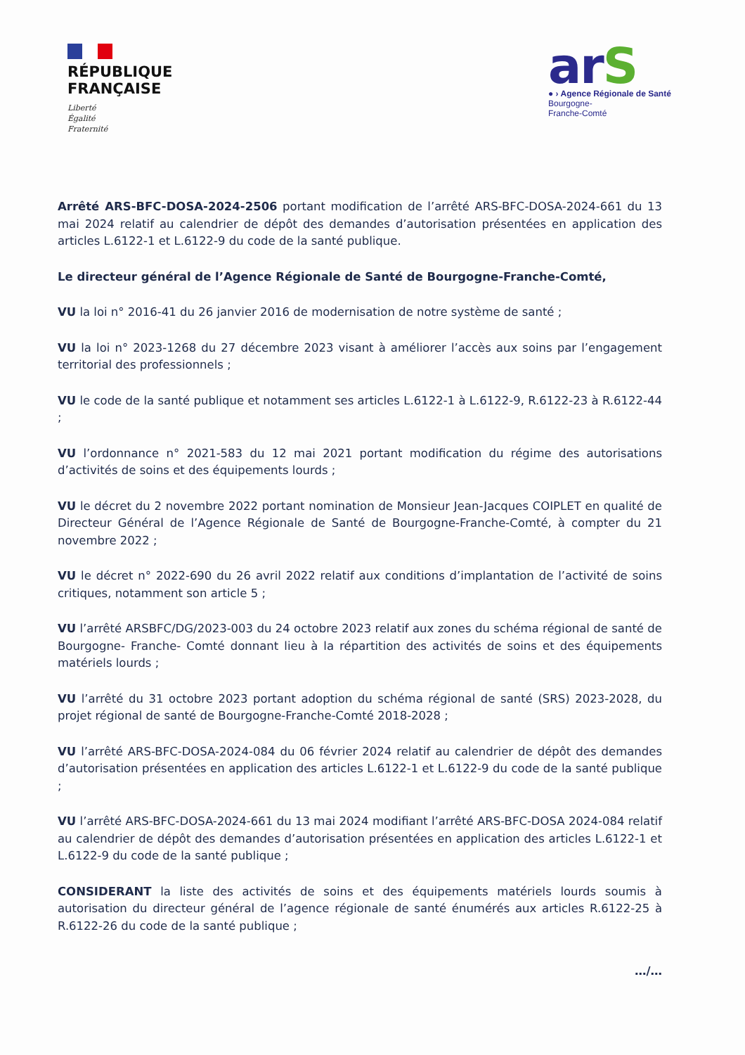RÉPUBLIQUE
FRANÇAISE
Liberté
Égalité
Fraternité
arS
● › Agence Régionale de Santé
Bourgogne-
Franche-Comté
Arrêté ARS-BFC-DOSA-2024-2506 portant modification de l’arrêté ARS-BFC-DOSA-2024-661 du 13 mai 2024 relatif au calendrier de dépôt des demandes d’autorisation présentées en application des articles L.6122-1 et L.6122-9 du code de la santé publique.
Le directeur général de l’Agence Régionale de Santé de Bourgogne-Franche-Comté,
VU la loi n° 2016-41 du 26 janvier 2016 de modernisation de notre système de santé ;
VU la loi n° 2023-1268 du 27 décembre 2023 visant à améliorer l’accès aux soins par l’engagement territorial des professionnels ;
VU le code de la santé publique et notamment ses articles L.6122-1 à L.6122-9, R.6122-23 à R.6122-44 ;
VU l’ordonnance n° 2021-583 du 12 mai 2021 portant modification du régime des autorisations d’activités de soins et des équipements lourds ;
VU le décret du 2 novembre 2022 portant nomination de Monsieur Jean-Jacques COIPLET en qualité de Directeur Général de l’Agence Régionale de Santé de Bourgogne-Franche-Comté, à compter du 21 novembre 2022 ;
VU le décret n° 2022-690 du 26 avril 2022 relatif aux conditions d’implantation de l’activité de soins critiques, notamment son article 5 ;
VU l’arrêté ARSBFC/DG/2023-003 du 24 octobre 2023 relatif aux zones du schéma régional de santé de Bourgogne- Franche- Comté donnant lieu à la répartition des activités de soins et des équipements matériels lourds ;
VU l’arrêté du 31 octobre 2023 portant adoption du schéma régional de santé (SRS) 2023-2028, du projet régional de santé de Bourgogne-Franche-Comté 2018-2028 ;
VU l’arrêté ARS-BFC-DOSA-2024-084 du 06 février 2024 relatif au calendrier de dépôt des demandes d’autorisation présentées en application des articles L.6122-1 et L.6122-9 du code de la santé publique ;
VU l’arrêté ARS-BFC-DOSA-2024-661 du 13 mai 2024 modifiant l’arrêté ARS-BFC-DOSA 2024-084 relatif au calendrier de dépôt des demandes d’autorisation présentées en application des articles L.6122-1 et L.6122-9 du code de la santé publique ;
CONSIDERANT la liste des activités de soins et des équipements matériels lourds soumis à autorisation du directeur général de l’agence régionale de santé énumérés aux articles R.6122-25 à R.6122-26 du code de la santé publique ;
…/…